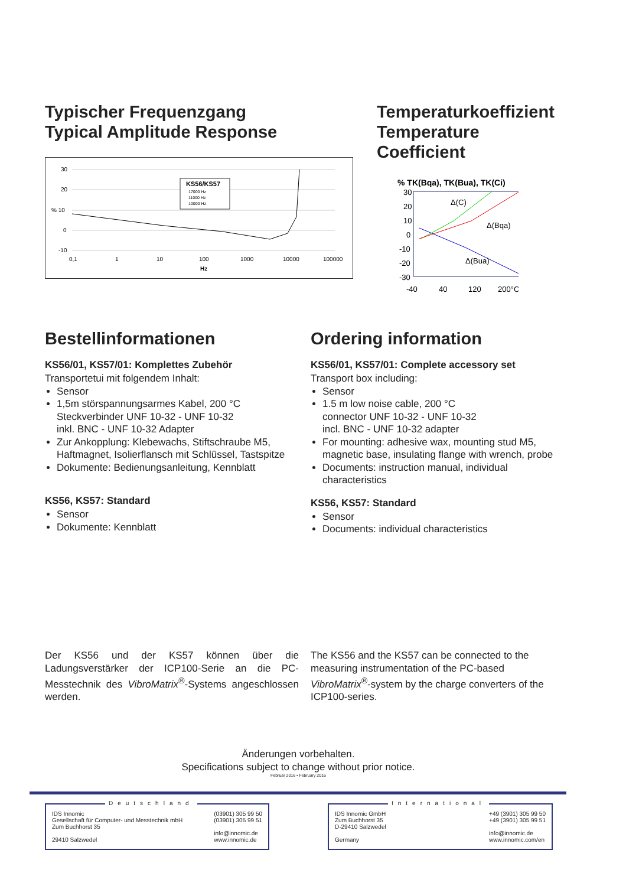Typischer Frequenzgang
Typical Amplitude Response
KS56/KS57
17000 Hz
11000 Hz
10000 Hz
30
20
% 10
0
-10
0,1
1
10
100
1000
10000
100000
Hz
Temperaturkoeffizient
Temperature Coefficient
% TK(Bqa), TK(Bua), TK(Ci)
30
20
10
0
-10
-20
-30
-40
40
120
200°C
Δ(C)
Δ(Bqa)
Δ(Bua)
Bestellinformationen
KS56/01, KS57/01: Komplettes Zubehör
Transportetui mit folgendem Inhalt:
Sensor
1,5m störspannungsarmes Kabel, 200 °C
Steckverbinder UNF 10-32 - UNF 10-32
inkl. BNC - UNF 10-32 Adapter
Zur Ankopplung: Klebewachs, Stiftschraube M5, Haftmagnet, Isolierflansch mit Schlüssel, Tastspitze
Dokumente: Bedienungsanleitung, Kennblatt
KS56, KS57: Standard
Sensor
Dokumente: Kennblatt
Ordering information
KS56/01, KS57/01: Complete accessory set
Transport box including:
Sensor
1.5 m low noise cable, 200 °C
connector UNF 10-32 - UNF 10-32
incl. BNC - UNF 10-32 adapter
For mounting: adhesive wax, mounting stud M5, magnetic base, insulating flange with wrench, probe
Documents: instruction manual, individual characteristics
KS56, KS57: Standard
Sensor
Documents: individual characteristics
Der KS56 und der KS57 können über die Ladungsverstärker der ICP100-Serie an die PC-Messtechnik des VibroMatrix<sup>®</sup>-Systems angeschlossen werden.
The KS56 and the KS57 can be connected to the measuring instrumentation of the PC-based VibroMatrix<sup>®</sup>-system by the charge converters of the ICP100-series.
Änderungen vorbehalten.
Specifications subject to change without prior notice.
Februar 2016 • February 2016
Deutschland
IDS Innomic
Gesellschaft für Computer- und Messtechnik mbH
Zum Buchhorst 35
29410 Salzwedel
(03901) 305 99 50
(03901) 305 99 51
info@innomic.de
www.innomic.de
International
IDS Innomic GmbH
Zum Buchhorst 35
D-29410 Salzwedel
Germany
+49 (3901) 305 99 50
+49 (3901) 305 99 51
info@innomic.de
www.innomic.com/en